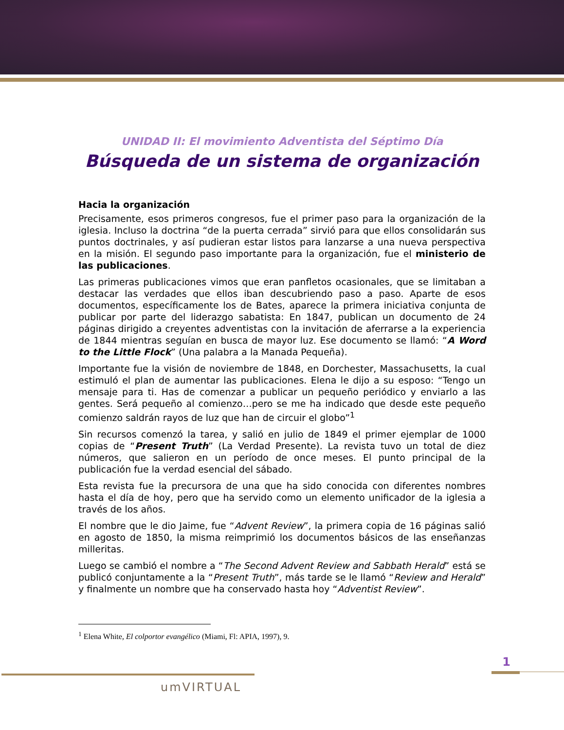UNIDAD II: El movimiento Adventista del Séptimo Día
Búsqueda de un sistema de organización
Hacia la organización
Precisamente, esos primeros congresos, fue el primer paso para la organización de la iglesia. Incluso la doctrina “de la puerta cerrada” sirvió para que ellos consolidarán sus puntos doctrinales, y así pudieran estar listos para lanzarse a una nueva perspectiva en la misión. El segundo paso importante para la organización, fue el ministerio de las publicaciones.
Las primeras publicaciones vimos que eran panfletos ocasionales, que se limitaban a destacar las verdades que ellos iban descubriendo paso a paso. Aparte de esos documentos, específicamente los de Bates, aparece la primera iniciativa conjunta de publicar por parte del liderazgo sabatista: En 1847, publican un documento de 24 páginas dirigido a creyentes adventistas con la invitación de aferrarse a la experiencia de 1844 mientras seguían en busca de mayor luz. Ese documento se llamó: “A Word to the Little Flock” (Una palabra a la Manada Pequeña).
Importante fue la visión de noviembre de 1848, en Dorchester, Massachusetts, la cual estimuló el plan de aumentar las publicaciones. Elena le dijo a su esposo: “Tengo un mensaje para ti. Has de comenzar a publicar un pequeño periódico y enviarlo a las gentes. Será pequeño al comienzo…pero se me ha indicado que desde este pequeño comienzo saldrán rayos de luz que han de circuir el globo”<sup>1</sup>
Sin recursos comenzó la tarea, y salió en julio de 1849 el primer ejemplar de 1000 copias de “Present Truth” (La Verdad Presente). La revista tuvo un total de diez números, que salieron en un período de once meses. El punto principal de la publicación fue la verdad esencial del sábado.
Esta revista fue la precursora de una que ha sido conocida con diferentes nombres hasta el día de hoy, pero que ha servido como un elemento unificador de la iglesia a través de los años.
El nombre que le dio Jaime, fue “Advent Review”, la primera copia de 16 páginas salió en agosto de 1850, la misma reimprimió los documentos básicos de las enseñanzas milleritas.
Luego se cambió el nombre a “The Second Advent Review and Sabbath Herald” está se publicó conjuntamente a la “Present Truth”, más tarde se le llamó “Review and Herald” y finalmente un nombre que ha conservado hasta hoy “Adventist Review”.
<sup>1</sup> Elena White, El colportor evangélico (Miami, Fl: APIA, 1997), 9.
1
umVIRTUAL